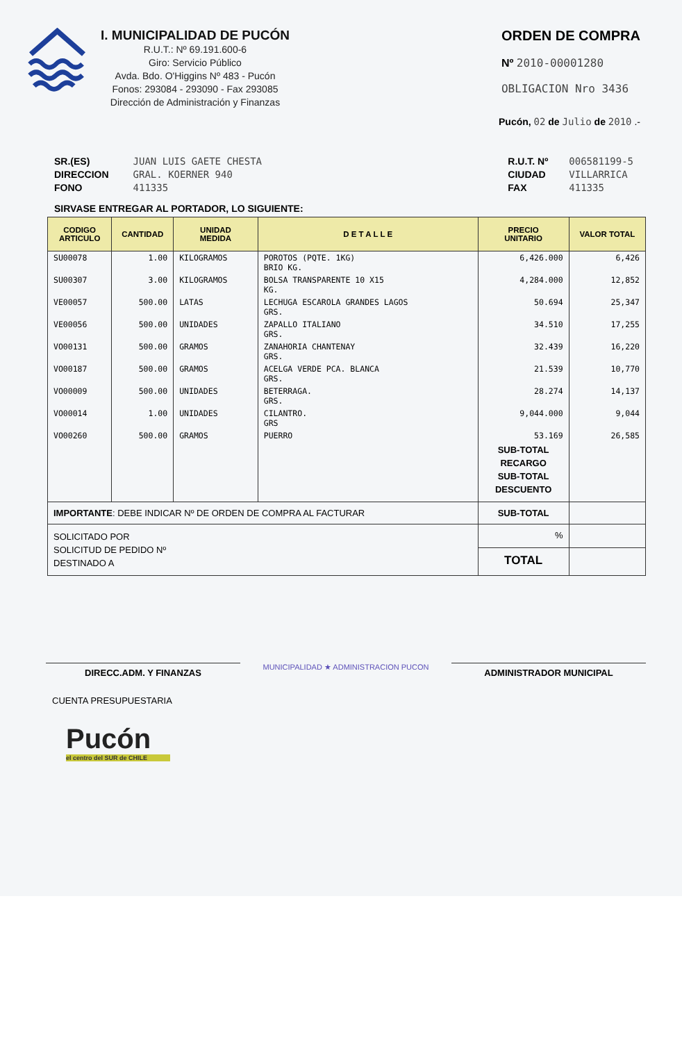I. MUNICIPALIDAD DE PUCÓN
R.U.T.: Nº 69.191.600-6
Giro: Servicio Público
Avda. Bdo. O'Higgins Nº 483 - Pucón
Fonos: 293084 - 293090 - Fax 293085
Dirección de Administración y Finanzas
ORDEN DE COMPRA
Nº 2010-00001280
OBLIGACION Nro 3436
Pucón, 02 de Julio de 2010 .-
SR.(ES)
DIRECCION
FONO
JUAN LUIS GAETE CHESTA
GRAL. KOERNER 940
411335
R.U.T. Nº
CIUDAD
FAX
006581199-5
VILLARRICA
411335
SIRVASE ENTREGAR AL PORTADOR, LO SIGUIENTE:
| CODIGO ARTICULO | CANTIDAD | UNIDAD MEDIDA | D E T A L L E | PRECIO UNITARIO | VALOR TOTAL |
| --- | --- | --- | --- | --- | --- |
| SU00078 | 1.00 | KILOGRAMOS | POROTOS (PQTE. 1KG) BRIO KG. | 6,426.000 | 6,426 |
| SU00307 | 3.00 | KILOGRAMOS | BOLSA TRANSPARENTE 10 X15 KG. | 4,284.000 | 12,852 |
| VE00057 | 500.00 | LATAS | LECHUGA ESCAROLA GRANDES LAGOS GRS. | 50.694 | 25,347 |
| VE00056 | 500.00 | UNIDADES | ZAPALLO ITALIANO GRS. | 34.510 | 17,255 |
| VO00131 | 500.00 | GRAMOS | ZANAHORIA CHANTENAY GRS. | 32.439 | 16,220 |
| VO00187 | 500.00 | GRAMOS | ACELGA VERDE PCA. BLANCA GRS. | 21.539 | 10,770 |
| VO00009 | 500.00 | UNIDADES | BETERRAGA. GRS. | 28.274 | 14,137 |
| VO00014 | 1.00 | UNIDADES | CILANTRO. GRS | 9,044.000 | 9,044 |
| VO00260 | 500.00 | GRAMOS | PUERRO | 53.169 | 26,585 |
| | | | | SUB-TOTAL RECARGO SUB-TOTAL DESCUENTO | |
| IMPORTANTE : DEBE INDICAR Nº DE ORDEN DE COMPRA AL FACTURAR | | | | SUB-TOTAL | |
| SOLICITADO POR SOLICITUD DE PEDIDO Nº DESTINADO A | | | | % | |
| | | | | TOTAL | |
DIRECC.ADM. Y FINANZAS
MUNICIPALIDAD ★ ADMINISTRACION PUCON
ADMINISTRADOR MUNICIPAL
CUENTA PRESUPUESTARIA
Pucón
el centro del SUR de CHILE